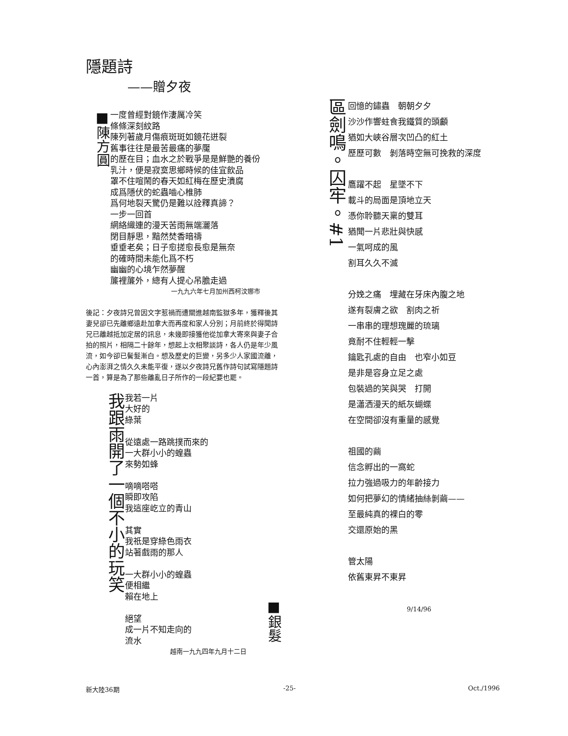隱題詩
——贈夕夜
■陳方圓
一度曾經對鏡作淒厲冷笑
條條深刻紋路
陳列著歲月傷痕斑斑如鏡花迸裂
舊事往往是最苦最痛的夢魘
的歷在目；血水之於戰爭是是鮮艷的養份
乳汁，便是寂寞思鄉時候的佳宜飲品
罩不住喧鬧的春天如紅梅在歷史潰腐
成爲隱伏的蛇蟲嚙心椎肺
爲何地裂天驚仍是難以詮釋真諦？
一步一回首
網絡織連的漫天苦雨無端灑落
閉目靜思，黯然焚香暗禱
垂垂老矣；日子愈搓愈長愈是無奈
的確時間未能化爲不朽
幽幽的心境乍然夢醒
簾裡簾外，總有人提心吊膽走過
一九九六年七月加州西柯汶娜市
後記：夕夜詩兄曾因文字惹禍而遭關進越南監獄多年，獲釋後其妻兒卻已先離鄉遠赴加拿大而再度和家人分別；月前終於得聞詩兄已離越抵加定居的訊息，未幾即接獲他從加拿大寄來與妻子合拍的照片，相隔二十餘年，想起上次相聚談詩，各人仍是年少風流，如今卻已鬢髮漸白。想及歷史的巨變，另多少人家國流離，心內澎湃之情久久未能平復，遂以夕夜詩兄舊作詩句試寫隱題詩一首，算是為了那些離亂日子所作的一段紀要也罷。
我跟雨開了一個不小的玩笑
我若一片
大好的
綠葉
從遠處一路跳撲而來的
一大群小小的蝗蟲
來勢如蜂
嘀嘀嗒嗒
瞬即攻陷
我這座屹立的青山
其實
我祇是穿綠色雨衣
站著戲雨的那人
一大群小小的蝗蟲
便相繼
賴在地上
絕望
成一片不知走向的
流水
■銀髮
越南一九九四年九月十二日
區劍鳴。囚牢。#1
回憶的鏽蟲　朝朝夕夕
沙沙作響蛀食我鐵質的頭顱
猶如大峽谷層次凹凸的紅土
歷歷可數　剝落時空無可挽救的深度
鷹躍不起　星墜不下
載斗的局面是頂地立天
憑你聆聽天稟的雙耳
猶聞一片悲壯與快感
一氣呵成的風
割耳久久不滅
分娩之痛　埋藏在牙床內腹之地
遂有裂膚之欲　割肉之祈
一串串的理想瑰麗的琉璃
竟耐不住輕輕一擊
鑰匙孔處的自由　也窄小如豆
是非是容身立足之處
包裝過的笑與哭　打開
是瀟洒漫天的紙灰蝴蝶
在空間卻沒有重量的感覺
祖國的繭
信念孵出的一窩蛇
拉力強過吸力的年齡接力
如何把夢幻的情緒抽絲剝繭——
至最純真的裸白的零
交還原始的黑
管太陽
依舊東昇不東昇
9/14/96
新大陸36期 -25- Oct./1996